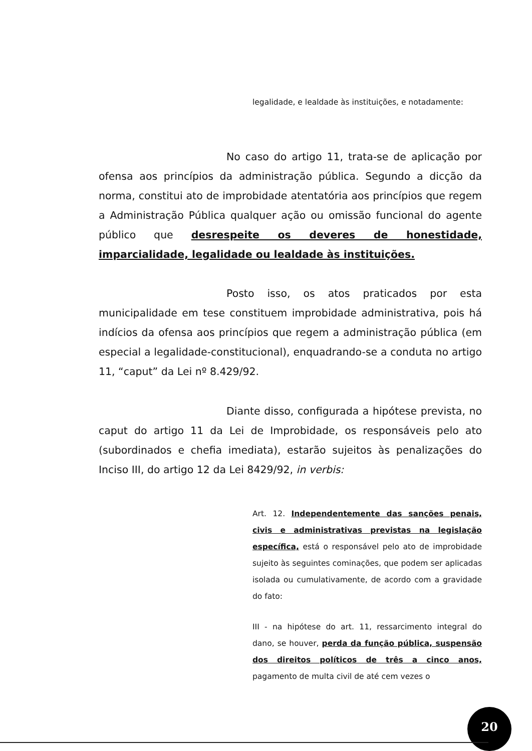legalidade, e lealdade às instituições, e notadamente:
No caso do artigo 11, trata-se de aplicação por ofensa aos princípios da administração pública. Segundo a dicção da norma, constitui ato de improbidade atentatória aos princípios que regem a Administração Pública qualquer ação ou omissão funcional do agente público que desrespeite os deveres de honestidade, imparcialidade, legalidade ou lealdade às instituições.
Posto isso, os atos praticados por esta municipalidade em tese constituem improbidade administrativa, pois há indícios da ofensa aos princípios que regem a administração pública (em especial a legalidade-constitucional), enquadrando-se a conduta no artigo 11, “caput” da Lei nº 8.429/92.
Diante disso, configurada a hipótese prevista, no caput do artigo 11 da Lei de Improbidade, os responsáveis pelo ato (subordinados e chefia imediata), estarão sujeitos às penalizações do Inciso III, do artigo 12 da Lei 8429/92, in verbis:
Art. 12. Independentemente das sanções penais, civis e administrativas previstas na legislação específica, está o responsável pelo ato de improbidade sujeito às seguintes cominações, que podem ser aplicadas isolada ou cumulativamente, de acordo com a gravidade do fato:
III - na hipótese do art. 11, ressarcimento integral do dano, se houver, perda da função pública, suspensão dos direitos políticos de três a cinco anos, pagamento de multa civil de até cem vezes o
20